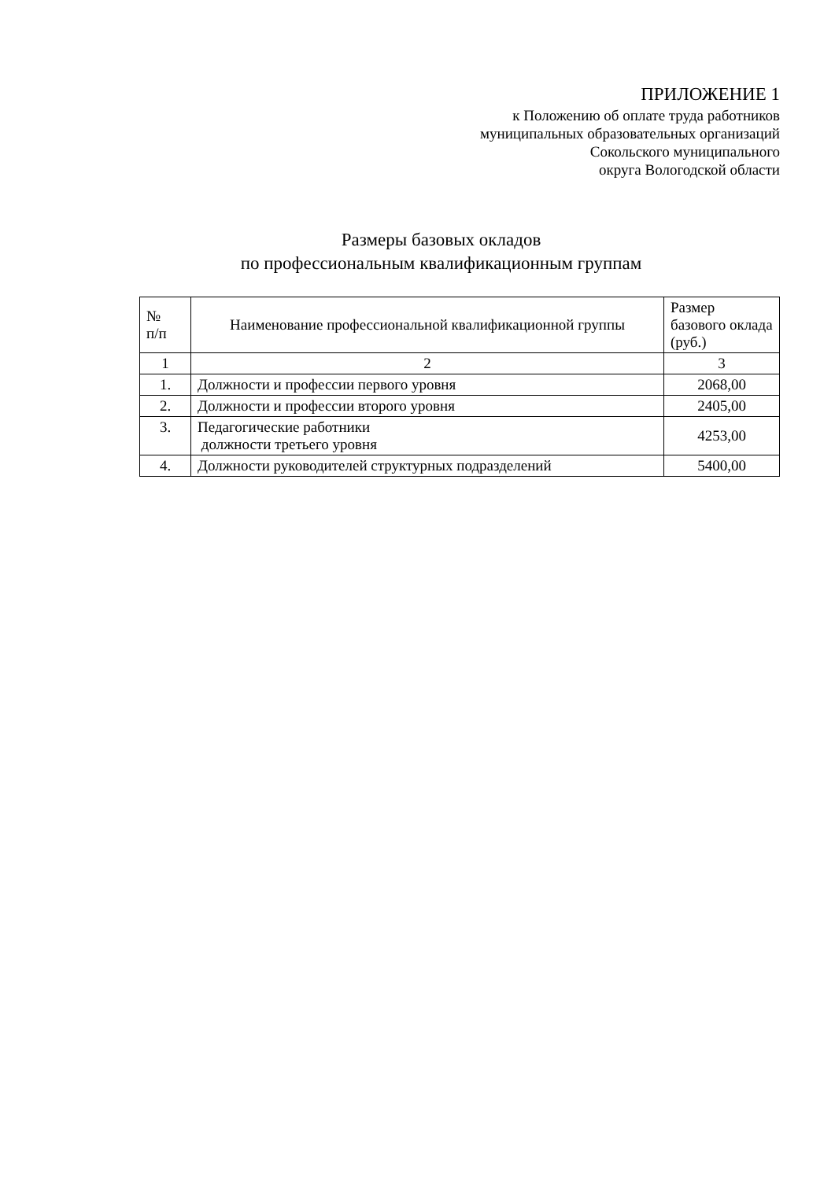ПРИЛОЖЕНИЕ 1
к Положению об оплате труда работников
муниципальных образовательных организаций
Сокольского муниципального
округа Вологодской области
Размеры базовых окладов
по профессиональным квалификационным группам
| № п/п | Наименование профессиональной квалификационной группы | Размер базового оклада (руб.) |
| --- | --- | --- |
| 1 | 2 | 3 |
| 1. | Должности и профессии первого уровня | 2068,00 |
| 2. | Должности и профессии второго уровня | 2405,00 |
| 3. | Педагогические работники должности третьего уровня | 4253,00 |
| 4. | Должности руководителей структурных подразделений | 5400,00 |